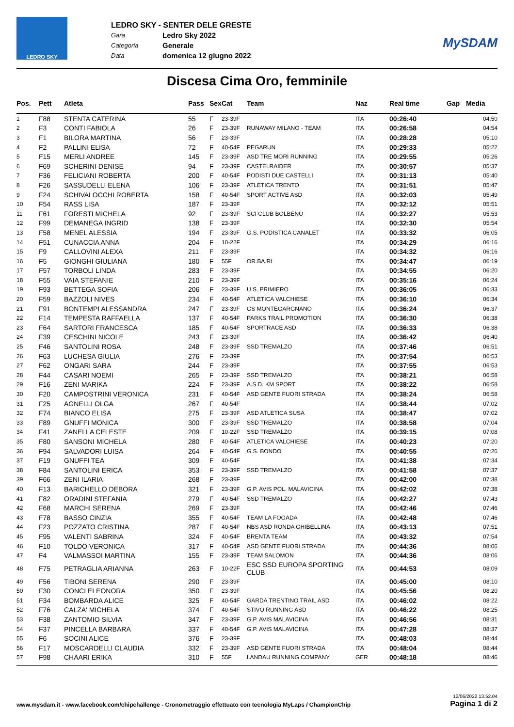LEDRO SKY
LEDRO SKY - SENTER DELE GRESTE
Gara Ledro Sky 2022
Categoria Generale
Data domenica 12 giugno 2022
MySDAM
Discesa Cima Oro, femminile
| Pos. | Pett | Atleta | Pass | Sex | Cat | Team | Naz | Real time | Gap | Media |
| --- | --- | --- | --- | --- | --- | --- | --- | --- | --- | --- |
| 1 | F88 | STENTA CATERINA | 55 | F | 23-39F | | ITA | 00:26:40 | | 04:50 |
| 2 | F3 | CONTI FABIOLA | 26 | F | 23-39F | RUNAWAY MILANO - TEAM | ITA | 00:26:58 | | 04:54 |
| 3 | F1 | BILORA MARTINA | 56 | F | 23-39F | | ITA | 00:28:28 | | 05:10 |
| 4 | F2 | PALLINI ELISA | 72 | F | 40-54F | PEGARUN | ITA | 00:29:33 | | 05:22 |
| 5 | F15 | MERLI ANDREE | 145 | F | 23-39F | ASD TRE MORI RUNNING | ITA | 00:29:55 | | 05:26 |
| 6 | F69 | SCHERINI DENISE | 94 | F | 23-39F | CASTELRAIDER | ITA | 00:30:57 | | 05:37 |
| 7 | F36 | FELICIANI ROBERTA | 200 | F | 40-54F | PODISTI DUE CASTELLI | ITA | 00:31:13 | | 05:40 |
| 8 | F26 | SASSUDELLI ELENA | 106 | F | 23-39F | ATLETICA TRENTO | ITA | 00:31:51 | | 05:47 |
| 9 | F24 | SCHIVALOCCHI ROBERTA | 158 | F | 40-54F | SPORT ACTIVE ASD | ITA | 00:32:03 | | 05:49 |
| 10 | F54 | RASS LISA | 187 | F | 23-39F | | ITA | 00:32:12 | | 05:51 |
| 11 | F61 | FORESTI MICHELA | 92 | F | 23-39F | SCI CLUB BOLBENO | ITA | 00:32:27 | | 05:53 |
| 12 | F99 | DEMANEGA INGRID | 138 | F | 23-39F | | ITA | 00:32:30 | | 05:54 |
| 13 | F58 | MENEL ALESSIA | 194 | F | 23-39F | G.S. PODISTICA CANALET | ITA | 00:33:32 | | 06:05 |
| 14 | F51 | CUNACCIA ANNA | 204 | F | 10-22F | | ITA | 00:34:29 | | 06:16 |
| 15 | F9 | CALLOVINI ALEXA | 211 | F | 23-39F | | ITA | 00:34:32 | | 06:16 |
| 16 | F5 | GIONGHI GIULIANA | 180 | F | 55F | OR.BA.RI | ITA | 00:34:47 | | 06:19 |
| 17 | F57 | TORBOLI LINDA | 283 | F | 23-39F | | ITA | 00:34:55 | | 06:20 |
| 18 | F55 | VAIA STEFANIE | 210 | F | 23-39F | | ITA | 00:35:16 | | 06:24 |
| 19 | F93 | BETTEGA SOFIA | 206 | F | 23-39F | U.S. PRIMIERO | ITA | 00:36:05 | | 06:33 |
| 20 | F59 | BAZZOLI NIVES | 234 | F | 40-54F | ATLETICA VALCHIESE | ITA | 00:36:10 | | 06:34 |
| 21 | F91 | BONTEMPI ALESSANDRA | 247 | F | 23-39F | GS MONTEGARGNANO | ITA | 00:36:24 | | 06:37 |
| 22 | F14 | TEMPESTA RAFFAELLA | 137 | F | 40-54F | PARKS TRAIL PROMOTION | ITA | 00:36:30 | | 06:38 |
| 23 | F64 | SARTORI FRANCESCA | 185 | F | 40-54F | SPORTRACE ASD | ITA | 00:36:33 | | 06:38 |
| 24 | F39 | CESCHINI NICOLE | 243 | F | 23-39F | | ITA | 00:36:42 | | 06:40 |
| 25 | F46 | SANTOLINI ROSA | 248 | F | 23-39F | SSD TREMALZO | ITA | 00:37:46 | | 06:51 |
| 26 | F63 | LUCHESA GIULIA | 276 | F | 23-39F | | ITA | 00:37:54 | | 06:53 |
| 27 | F62 | ONGARI SARA | 244 | F | 23-39F | | ITA | 00:37:55 | | 06:53 |
| 28 | F44 | CASARI NOEMI | 265 | F | 23-39F | SSD TREMALZO | ITA | 00:38:21 | | 06:58 |
| 29 | F16 | ZENI MARIKA | 224 | F | 23-39F | A.S.D. KM SPORT | ITA | 00:38:22 | | 06:58 |
| 30 | F20 | CAMPOSTRINI VERONICA | 231 | F | 40-54F | ASD GENTE FUORI STRADA | ITA | 00:38:24 | | 06:58 |
| 31 | F25 | AGNELLI OLGA | 267 | F | 40-54F | | ITA | 00:38:44 | | 07:02 |
| 32 | F74 | BIANCO ELISA | 275 | F | 23-39F | ASD ATLETICA SUSA | ITA | 00:38:47 | | 07:02 |
| 33 | F89 | GNUFFI MONICA | 300 | F | 23-39F | SSD TREMALZO | ITA | 00:38:58 | | 07:04 |
| 34 | F41 | ZANELLA CELESTE | 209 | F | 10-22F | SSD TREMALZO | ITA | 00:39:15 | | 07:08 |
| 35 | F80 | SANSONI MICHELA | 280 | F | 40-54F | ATLETICA VALCHIESE | ITA | 00:40:23 | | 07:20 |
| 36 | F94 | SALVADORI LUISA | 264 | F | 40-54F | G.S. BONDO | ITA | 00:40:55 | | 07:26 |
| 37 | F19 | GNUFFI TEA | 309 | F | 40-54F | | ITA | 00:41:38 | | 07:34 |
| 38 | F84 | SANTOLINI ERICA | 353 | F | 23-39F | SSD TREMALZO | ITA | 00:41:58 | | 07:37 |
| 39 | F66 | ZENI ILARIA | 268 | F | 23-39F | | ITA | 00:42:00 | | 07:38 |
| 40 | F13 | BARICHELLO DEBORA | 321 | F | 23-39F | G.P. AVIS POL. MALAVICINA | ITA | 00:42:02 | | 07:38 |
| 41 | F82 | ORADINI STEFANIA | 279 | F | 40-54F | SSD TREMALZO | ITA | 00:42:27 | | 07:43 |
| 42 | F68 | MARCHI SERENA | 269 | F | 23-39F | | ITA | 00:42:46 | | 07:46 |
| 43 | F78 | BASSO CINZIA | 355 | F | 40-54F | TEAM LA FOGADA | ITA | 00:42:48 | | 07:46 |
| 44 | F23 | POZZATO CRISTINA | 287 | F | 40-54F | NBS ASD RONDA GHIBELLINA | ITA | 00:43:13 | | 07:51 |
| 45 | F95 | VALENTI SABRINA | 324 | F | 40-54F | BRENTA TEAM | ITA | 00:43:32 | | 07:54 |
| 46 | F10 | TOLDO VERONICA | 317 | F | 40-54F | ASD GENTE FUORI STRADA | ITA | 00:44:36 | | 08:06 |
| 47 | F4 | VALMASSOI MARTINA | 155 | F | 23-39F | TEAM SALOMON | ITA | 00:44:36 | | 08:06 |
| 48 | F75 | PETRAGLIA ARIANNA | 263 | F | 10-22F | ESC SSD EUROPA SPORTING CLUB | ITA | 00:44:53 | | 08:09 |
| 49 | F56 | TIBONI SERENA | 290 | F | 23-39F | | ITA | 00:45:00 | | 08:10 |
| 50 | F30 | CONCI ELEONORA | 350 | F | 23-39F | | ITA | 00:45:56 | | 08:20 |
| 51 | F34 | BOMBARDA ALICE | 325 | F | 40-54F | GARDA TRENTINO TRAIL ASD | ITA | 00:46:02 | | 08:22 |
| 52 | F76 | CALZA' MICHELA | 374 | F | 40-54F | STIVO RUNNING ASD | ITA | 00:46:22 | | 08:25 |
| 53 | F38 | ZANTOMIO SILVIA | 347 | F | 23-39F | G.P. AVIS MALAVICINA | ITA | 00:46:56 | | 08:31 |
| 54 | F37 | PINCELLA BARBARA | 337 | F | 40-54F | G.P. AVIS MALAVICINA | ITA | 00:47:28 | | 08:37 |
| 55 | F6 | SOCINI ALICE | 376 | F | 23-39F | | ITA | 00:48:03 | | 08:44 |
| 56 | F17 | MOSCARDELLI CLAUDIA | 332 | F | 23-39F | ASD GENTE FUORI STRADA | ITA | 00:48:04 | | 08:44 |
| 57 | F98 | CHAARI ERIKA | 310 | F | 55F | LANDAU RUNNING COMPANY | GER | 00:48:18 | | 08:46 |
www.mysdam.it - www.facebook.com/chipchallenge - Cronometraggio effettuato con tecnologia MyLaps / ChampionChip 12/06/2022 13.52.04
Pagina 1 di 2